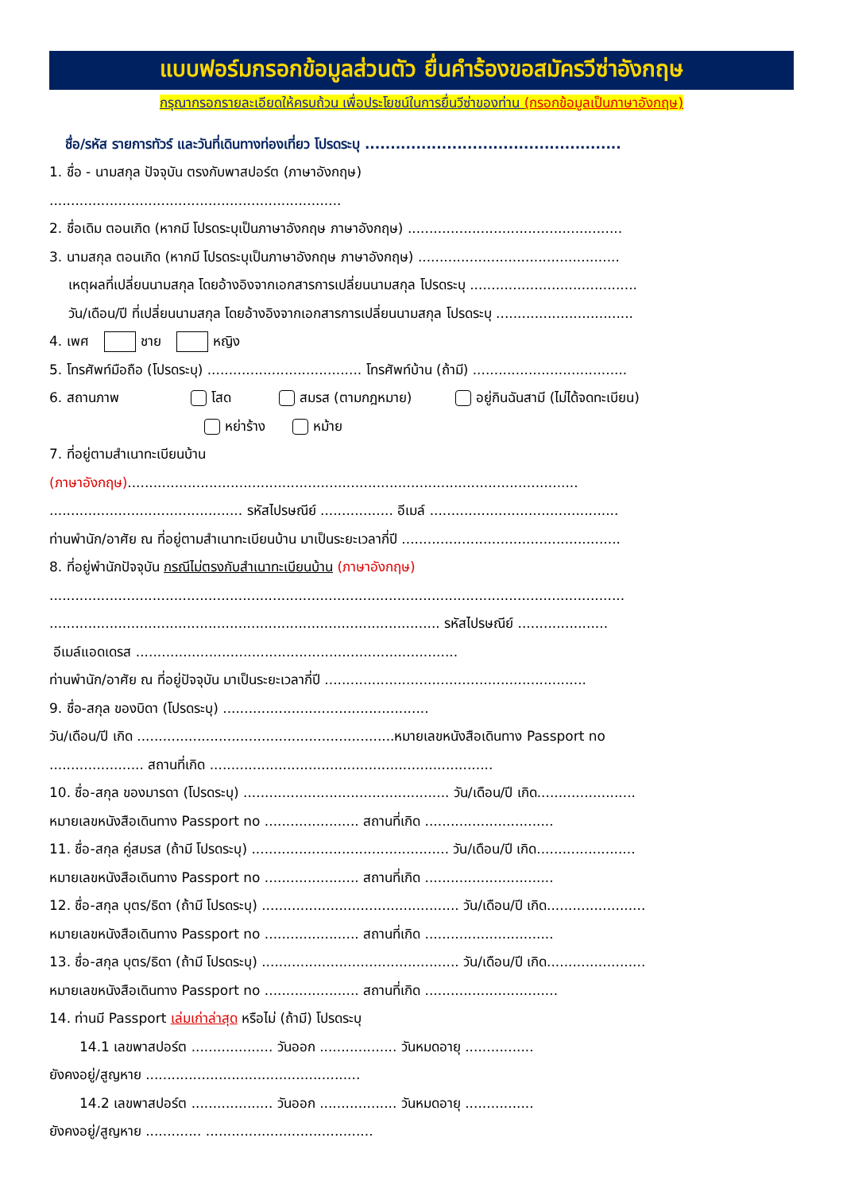แบบฟอร์มกรอกข้อมูลส่วนตัว ยื่นคำร้องขอสมัครวีซ่าอังกฤษ
กรุณากรอกรายละเอียดให้ครบถ้วน เพื่อประโยชน์ในการยื่นวีซ่าของท่าน (กรอกข้อมูลเป็นภาษาอังกฤษ)
ชื่อ/รหัส รายการทัวร์ และวันที่เดินทางท่องเที่ยว โปรดระบุ ..................................................
1. ชื่อ - นามสกุล ปัจจุบัน ตรงกับพาสปอร์ต (ภาษาอังกฤษ)
....................................................................
2. ชื่อเดิม ตอนเกิด (หากมี โปรดระบุเป็นภาษาอังกฤษ ภาษาอังกฤษ) ..................................................
3. นามสกุล ตอนเกิด (หากมี โปรดระบุเป็นภาษาอังกฤษ ภาษาอังกฤษ) ...............................................
เหตุผลที่เปลี่ยนนามสกุล โดยอ้างอิงจากเอกสารการเปลี่ยนนามสกุล โปรดระบุ .......................................
วัน/เดือน/ปี ที่เปลี่ยนนามสกุล โดยอ้างอิงจากเอกสารการเปลี่ยนนามสกุล โปรดระบุ ................................
4. เพศ ชาย หญิง
5. โทรศัพท์มือถือ (โปรดระบุ) .................................... โทรศัพท์บ้าน (ถ้ามี) ....................................
6. สถานภาพ โสด สมรส (ตามกฎหมาย) อยู่กินฉันสามี (ไม่ได้จดทะเบียน)
หย่าร้าง หม้าย
7. ที่อยู่ตามสำเนาทะเบียนบ้าน
(ภาษาอังกฤษ).........................................................................................................
............................................. รหัสไปรษณีย์ ................. อีเมล์ ............................................
ท่านพำนัก/อาศัย ณ ที่อยู่ตามสำเนาทะเบียนบ้าน มาเป็นระยะเวลากี่ปี ...................................................
8. ที่อยู่พำนักปัจจุบัน กรณีไม่ตรงกับสำเนาทะเบียนบ้าน (ภาษาอังกฤษ)
......................................................................................................................................
........................................................................................... รหัสไปรษณีย์ .....................
อีเมล์แอดเดรส ...........................................................................
ท่านพำนัก/อาศัย ณ ที่อยู่ปัจจุบัน มาเป็นระยะเวลากี่ปี .............................................................
9. ชื่อ-สกุล ของบิดา (โปรดระบุ) ................................................
วัน/เดือน/ปี เกิด ............................................................หมายเลขหนังสือเดินทาง Passport no
...................... สถานที่เกิด ..................................................................
10. ชื่อ-สกุล ของมารดา (โปรดระบุ) ................................................ วัน/เดือน/ปี เกิด.......................
หมายเลขหนังสือเดินทาง Passport no ...................... สถานที่เกิด ..............................
11. ชื่อ-สกุล คู่สมรส (ถ้ามี โปรดระบุ) .............................................. วัน/เดือน/ปี เกิด.......................
หมายเลขหนังสือเดินทาง Passport no ...................... สถานที่เกิด ..............................
12. ชื่อ-สกุล บุตร/ธิดา (ถ้ามี โปรดระบุ) .............................................. วัน/เดือน/ปี เกิด.......................
หมายเลขหนังสือเดินทาง Passport no ...................... สถานที่เกิด ..............................
13. ชื่อ-สกุล บุตร/ธิดา (ถ้ามี โปรดระบุ) .............................................. วัน/เดือน/ปี เกิด.......................
หมายเลขหนังสือเดินทาง Passport no ...................... สถานที่เกิด ...............................
14. ท่านมี Passport เล่มเก่าล่าสุด หรือไม่ (ถ้ามี) โปรดระบุ
14.1 เลขพาสปอร์ต ................... วันออก .................. วันหมดอายุ ................
ยังคงอยู่/สูญหาย ..................................................
14.2 เลขพาสปอร์ต ................... วันออก .................. วันหมดอายุ ................
ยังคงอยู่/สูญหาย ............. .......................................